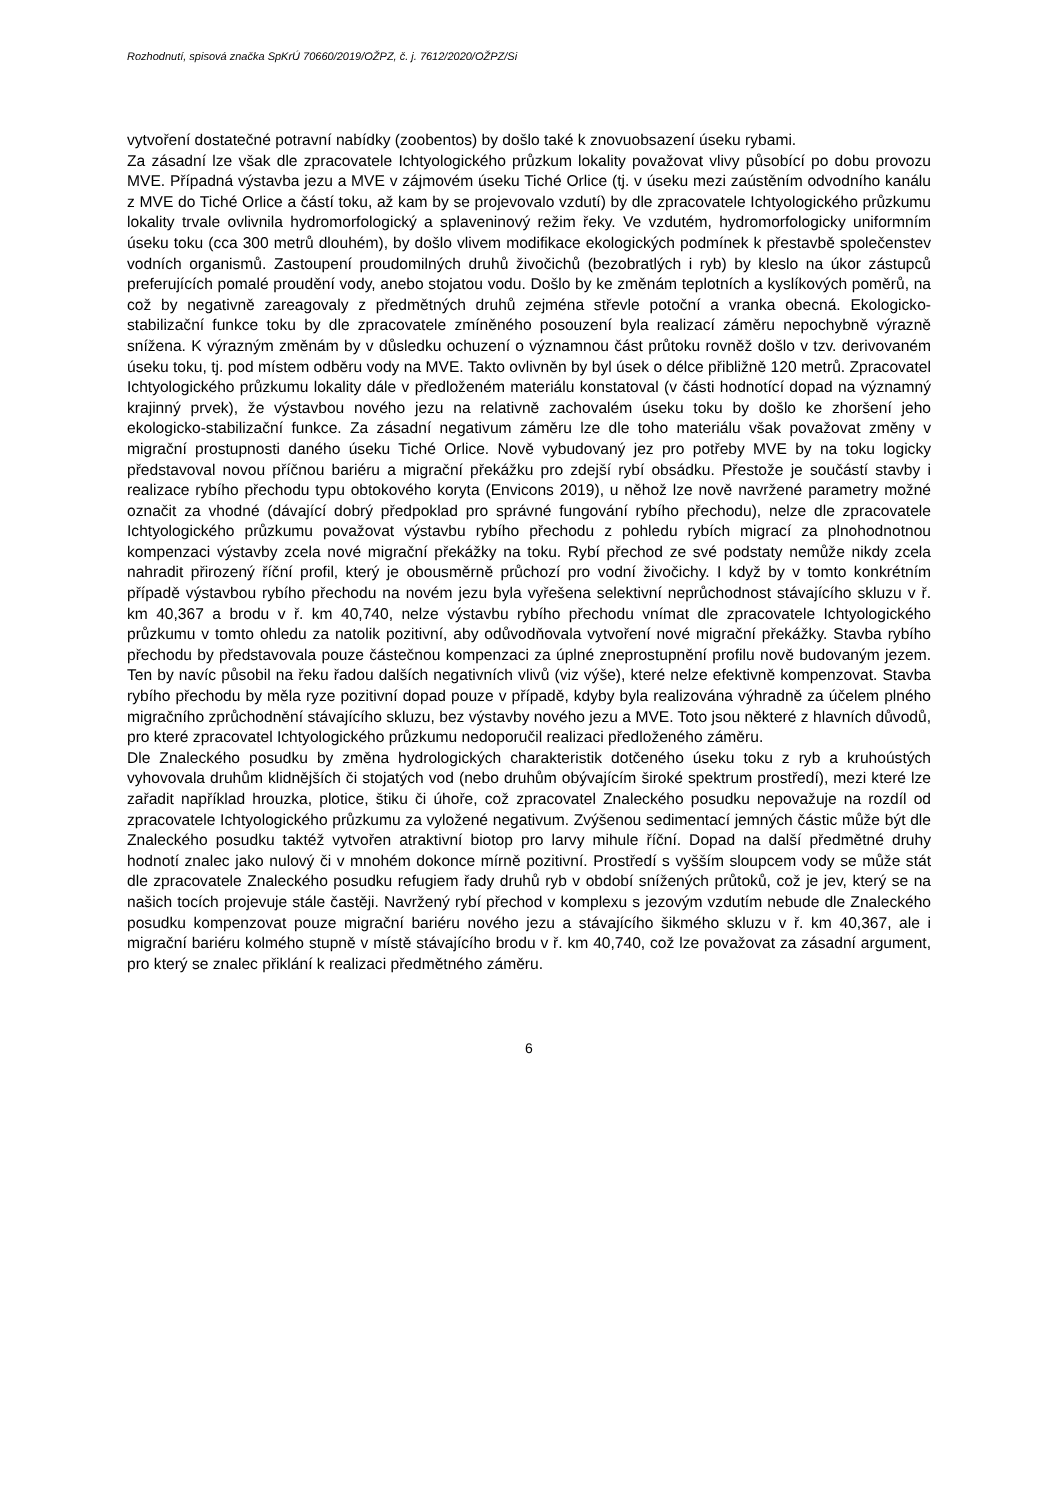Rozhodnutí, spisová značka SpKrÚ 70660/2019/OŽPZ, č. j. 7612/2020/OŽPZ/Si
vytvoření dostatečné potravní nabídky (zoobentos) by došlo také k znovuobsazení úseku rybami.
Za zásadní lze však dle zpracovatele Ichtyologického průzkum lokality považovat vlivy působící po dobu provozu MVE. Případná výstavba jezu a MVE v zájmovém úseku Tiché Orlice (tj. v úseku mezi zaústěním odvodního kanálu z MVE do Tiché Orlice a částí toku, až kam by se projevovalo vzdutí) by dle zpracovatele Ichtyologického průzkumu lokality trvale ovlivnila hydromorfologický a splaveninový režim řeky. Ve vzdutém, hydromorfologicky uniformním úseku toku (cca 300 metrů dlouhém), by došlo vlivem modifikace ekologických podmínek k přestavbě společenstev vodních organismů. Zastoupení proudomilných druhů živočichů (bezobratlých i ryb) by kleslo na úkor zástupců preferujících pomalé proudění vody, anebo stojatou vodu. Došlo by ke změnám teplotních a kyslíkových poměrů, na což by negativně zareagovaly z předmětných druhů zejména střevle potoční a vranka obecná. Ekologicko-stabilizační funkce toku by dle zpracovatele zmíněného posouzení byla realizací záměru nepochybně výrazně snížena. K výrazným změnám by v důsledku ochuzení o významnou část průtoku rovněž došlo v tzv. derivovaném úseku toku, tj. pod místem odběru vody na MVE. Takto ovlivněn by byl úsek o délce přibližně 120 metrů. Zpracovatel Ichtyologického průzkumu lokality dále v předloženém materiálu konstatoval (v části hodnotící dopad na významný krajinný prvek), že výstavbou nového jezu na relativně zachovalém úseku toku by došlo ke zhoršení jeho ekologicko-stabilizační funkce. Za zásadní negativum záměru lze dle toho materiálu však považovat změny v migrační prostupnosti daného úseku Tiché Orlice. Nově vybudovaný jez pro potřeby MVE by na toku logicky představoval novou příčnou bariéru a migrační překážku pro zdejší rybí obsádku. Přestože je součástí stavby i realizace rybího přechodu typu obtokového koryta (Envicons 2019), u něhož lze nově navržené parametry možné označit za vhodné (dávající dobrý předpoklad pro správné fungování rybího přechodu), nelze dle zpracovatele Ichtyologického průzkumu považovat výstavbu rybího přechodu z pohledu rybích migrací za plnohodnotnou kompenzaci výstavby zcela nové migrační překážky na toku. Rybí přechod ze své podstaty nemůže nikdy zcela nahradit přirozený říční profil, který je obousměrně průchozí pro vodní živočichy. I když by v tomto konkrétním případě výstavbou rybího přechodu na novém jezu byla vyřešena selektivní neprůchodnost stávajícího skluzu v ř. km 40,367 a brodu v ř. km 40,740, nelze výstavbu rybího přechodu vnímat dle zpracovatele Ichtyologického průzkumu v tomto ohledu za natolik pozitivní, aby odůvodňovala vytvoření nové migrační překážky. Stavba rybího přechodu by představovala pouze částečnou kompenzaci za úplné zneprostupnění profilu nově budovaným jezem. Ten by navíc působil na řeku řadou dalších negativních vlivů (viz výše), které nelze efektivně kompenzovat. Stavba rybího přechodu by měla ryze pozitivní dopad pouze v případě, kdyby byla realizována výhradně za účelem plného migračního zprůchodnění stávajícího skluzu, bez výstavby nového jezu a MVE. Toto jsou některé z hlavních důvodů, pro které zpracovatel Ichtyologického průzkumu nedoporučil realizaci předloženého záměru.
Dle Znaleckého posudku by změna hydrologických charakteristik dotčeného úseku toku z ryb a kruhoústých vyhovovala druhům klidnějších či stojatých vod (nebo druhům obývajícím široké spektrum prostředí), mezi které lze zařadit například hrouzka, plotice, štiku či úhoře, což zpracovatel Znaleckého posudku nepovažuje na rozdíl od zpracovatele Ichtyologického průzkumu za vyložené negativum. Zvýšenou sedimentací jemných částic může být dle Znaleckého posudku taktéž vytvořen atraktivní biotop pro larvy mihule říční. Dopad na další předmětné druhy hodnotí znalec jako nulový či v mnohém dokonce mírně pozitivní. Prostředí s vyšším sloupcem vody se může stát dle zpracovatele Znaleckého posudku refugiem řady druhů ryb v období snížených průtoků, což je jev, který se na našich tocích projevuje stále častěji. Navržený rybí přechod v komplexu s jezovým vzdutím nebude dle Znaleckého posudku kompenzovat pouze migrační bariéru nového jezu a stávajícího šikmého skluzu v ř. km 40,367, ale i migrační bariéru kolmého stupně v místě stávajícího brodu v ř. km 40,740, což lze považovat za zásadní argument, pro který se znalec přiklání k realizaci předmětného záměru.
6